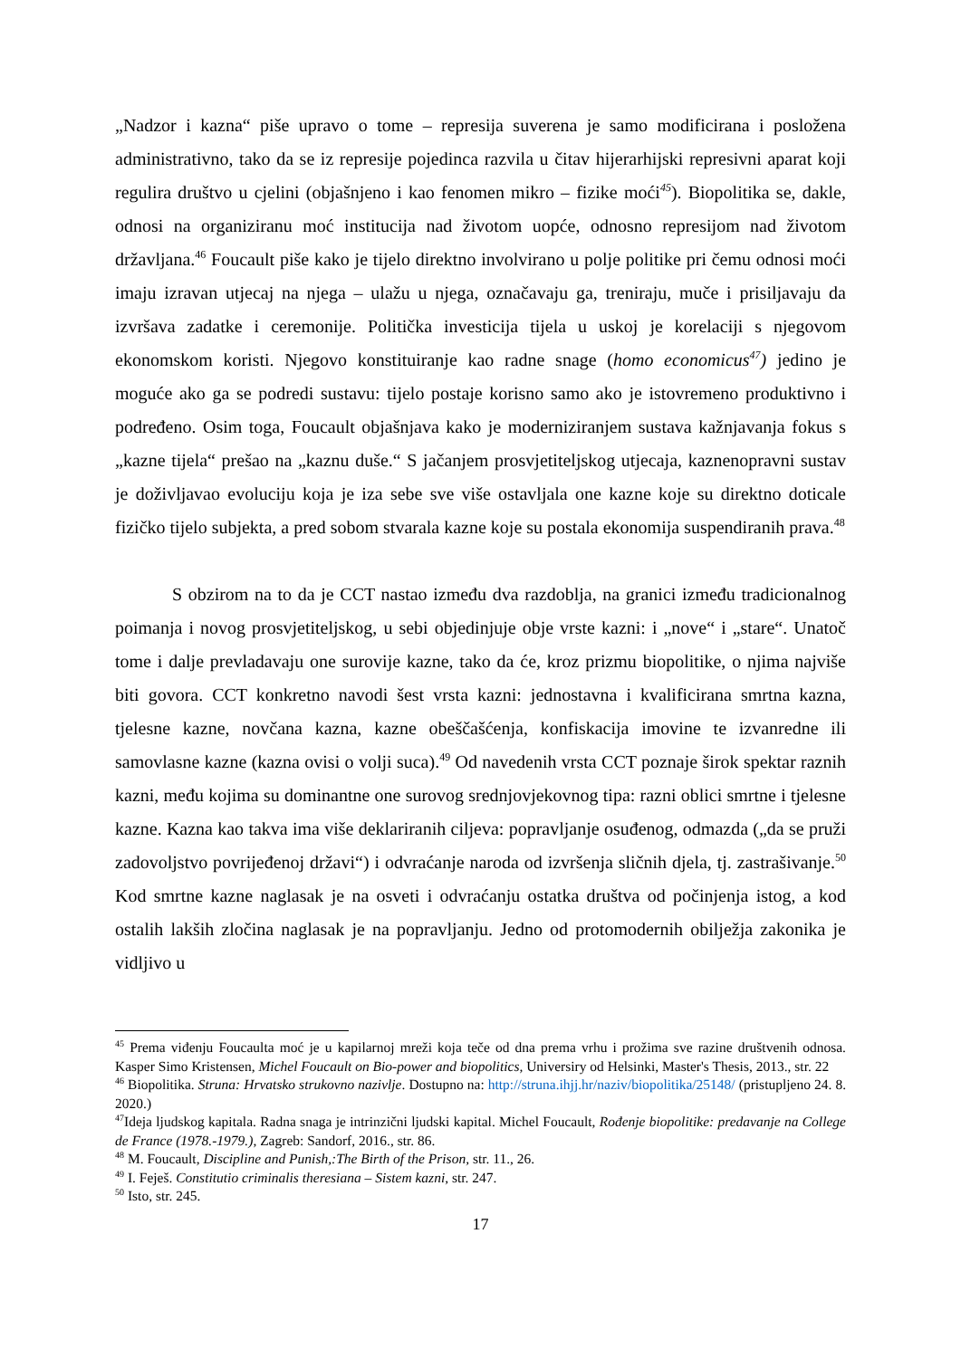„Nadzor i kazna“ piše upravo o tome – represija suverena je samo modificirana i posložena administrativno, tako da se iz represije pojedinca razvila u čitav hijerarhijski represivni aparat koji regulira društvo u cjelini (objašnjeno i kao fenomen mikro – fizike moći<sup>45</sup>). Biopolitika se, dakle, odnosi na organiziranu moć institucija nad životom uopće, odnosno represijom nad životom državljana.<sup>46</sup> Foucault piše kako je tijelo direktno involvirano u polje politike pri čemu odnosi moći imaju izravan utjecaj na njega – ulažu u njega, označavaju ga, treniraju, muče i prisiljavaju da izvršava zadatke i ceremonije. Politička investicija tijela u uskoj je korelaciji s njegovom ekonomskom koristi. Njegovo konstituiranje kao radne snage (homo economicus<sup>47</sup>) jedino je moguće ako ga se podredi sustavu: tijelo postaje korisno samo ako je istovremeno produktivno i podređeno. Osim toga, Foucault objašnjava kako je moderniziranjem sustava kažnjavanja fokus s „kazne tijela“ prešao na „kaznu duše.“ S jačanjem prosvjetiteljskog utjecaja, kaznenopravni sustav je doživljavao evoluciju koja je iza sebe sve više ostavljala one kazne koje su direktno doticale fizičko tijelo subjekta, a pred sobom stvarala kazne koje su postala ekonomija suspendiranih prava.<sup>48</sup>
S obzirom na to da je CCT nastao između dva razdoblja, na granici između tradicionalnog poimanja i novog prosvjetiteljskog, u sebi objedinjuje obje vrste kazni: i „nove“ i „stare“. Unatoč tome i dalje prevladavaju one surovije kazne, tako da će, kroz prizmu biopolitike, o njima najviše biti govora. CCT konkretno navodi šest vrsta kazni: jednostavna i kvalificirana smrtna kazna, tjelesne kazne, novčana kazna, kazne obeščašćenja, konfiskacija imovine te izvanredne ili samovlasne kazne (kazna ovisi o volji suca).<sup>49</sup> Od navedenih vrsta CCT poznaje širok spektar raznih kazni, među kojima su dominantne one surovog srednjovjekovnog tipa: razni oblici smrtne i tjelesne kazne. Kazna kao takva ima više deklariranih ciljeva: popravljanje osuđenog, odmazda („da se pruži zadovoljstvo povrijeđenoj državi“) i odvraćanje naroda od izvršenja sličnih djela, tj. zastrašivanje.<sup>50</sup> Kod smrtne kazne naglasak je na osveti i odvraćanju ostatka društva od počinjenja istog, a kod ostalih lakših zločina naglasak je na popravljanju. Jedno od protomodernih obilježja zakonika je vidljivo u
<sup>45</sup> Prema viđenju Foucaulta moć je u kapilarnoj mreži koja teče od dna prema vrhu i prožima sve razine društvenih odnosa. Kasper Simo Kristensen, Michel Foucault on Bio-power and biopolitics, Universiry od Helsinki, Master's Thesis, 2013., str. 22
<sup>46</sup> Biopolitika. Struna: Hrvatsko strukovno nazivlje. Dostupno na: http://struna.ihjj.hr/naziv/biopolitika/25148/ (pristupljeno 24. 8. 2020.)
<sup>47</sup> Ideja ljudskog kapitala. Radna snaga je intrinzični ljudski kapital. Michel Foucault, Rođenje biopolitike: predavanje na College de France (1978.-1979.), Zagreb: Sandorf, 2016., str. 86.
<sup>48</sup> M. Foucault, Discipline and Punish,:The Birth of the Prison, str. 11., 26.
<sup>49</sup> I. Feješ. Constitutio criminalis theresiana – Sistem kazni, str. 247.
<sup>50</sup> Isto, str. 245.
17